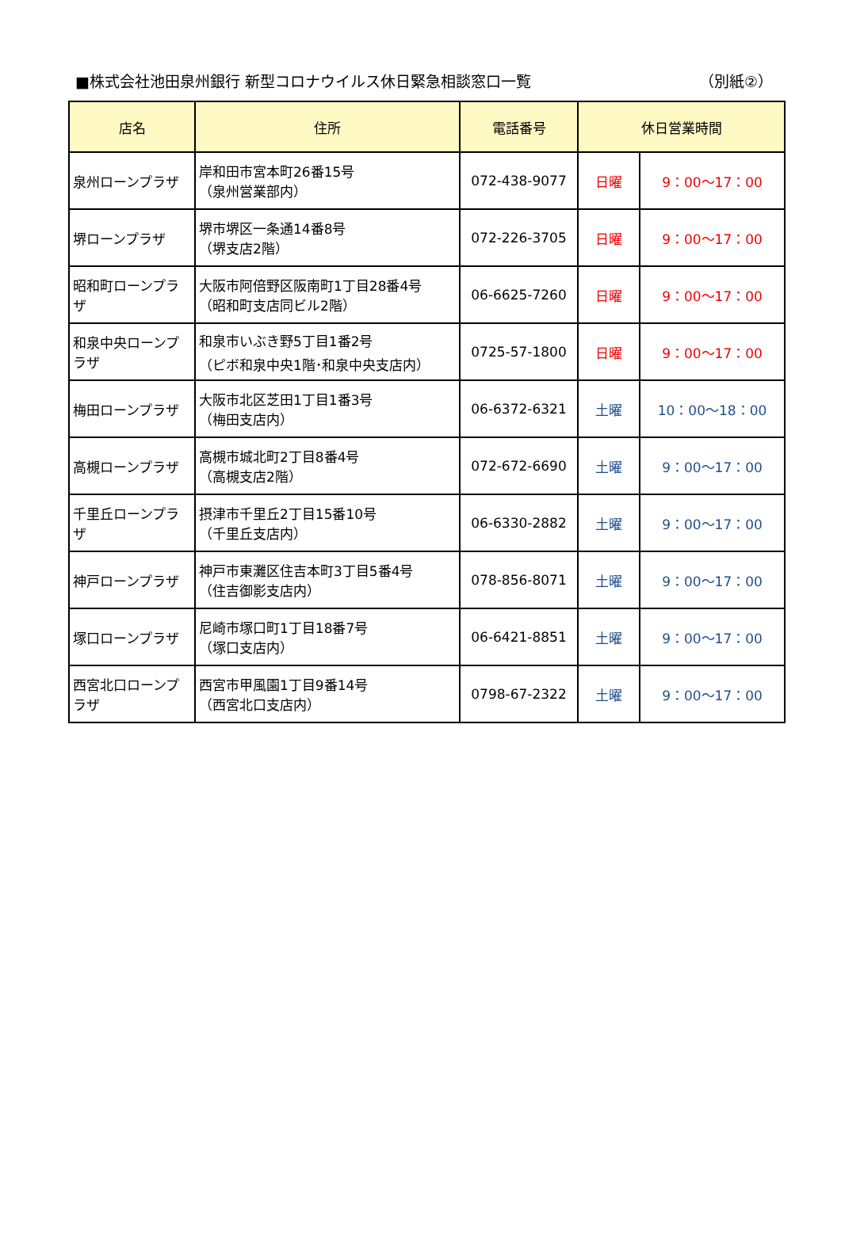■株式会社池田泉州銀行 新型コロナウイルス休日緊急相談窓口一覧 （別紙②）
| 店名 | 住所 | 電話番号 | 休日営業時間 | |
| --- | --- | --- | --- | --- |
| 泉州ローンプラザ | 岸和田市宮本町26番15号 （泉州営業部内） | 072-438-9077 | 日曜 | 9：00～17：00 |
| 堺ローンプラザ | 堺市堺区一条通14番8号 （堺支店2階） | 072-226-3705 | 日曜 | 9：00～17：00 |
| 昭和町ローンプラザ | 大阪市阿倍野区阪南町1丁目28番4号 （昭和町支店同ビル2階） | 06-6625-7260 | 日曜 | 9：00～17：00 |
| 和泉中央ローンプラザ | 和泉市いぶき野5丁目1番2号 （ピボ和泉中央1階･和泉中央支店内） | 0725-57-1800 | 日曜 | 9：00～17：00 |
| 梅田ローンプラザ | 大阪市北区芝田1丁目1番3号 （梅田支店内） | 06-6372-6321 | 土曜 | 10：00～18：00 |
| 高槻ローンプラザ | 高槻市城北町2丁目8番4号 （高槻支店2階） | 072-672-6690 | 土曜 | 9：00～17：00 |
| 千里丘ローンプラザ | 摂津市千里丘2丁目15番10号 （千里丘支店内） | 06-6330-2882 | 土曜 | 9：00～17：00 |
| 神戸ローンプラザ | 神戸市東灘区住吉本町3丁目5番4号 （住吉御影支店内） | 078-856-8071 | 土曜 | 9：00～17：00 |
| 塚口ローンプラザ | 尼崎市塚口町1丁目18番7号 （塚口支店内） | 06-6421-8851 | 土曜 | 9：00～17：00 |
| 西宮北口ローンプラザ | 西宮市甲風園1丁目9番14号 （西宮北口支店内） | 0798-67-2322 | 土曜 | 9：00～17：00 |